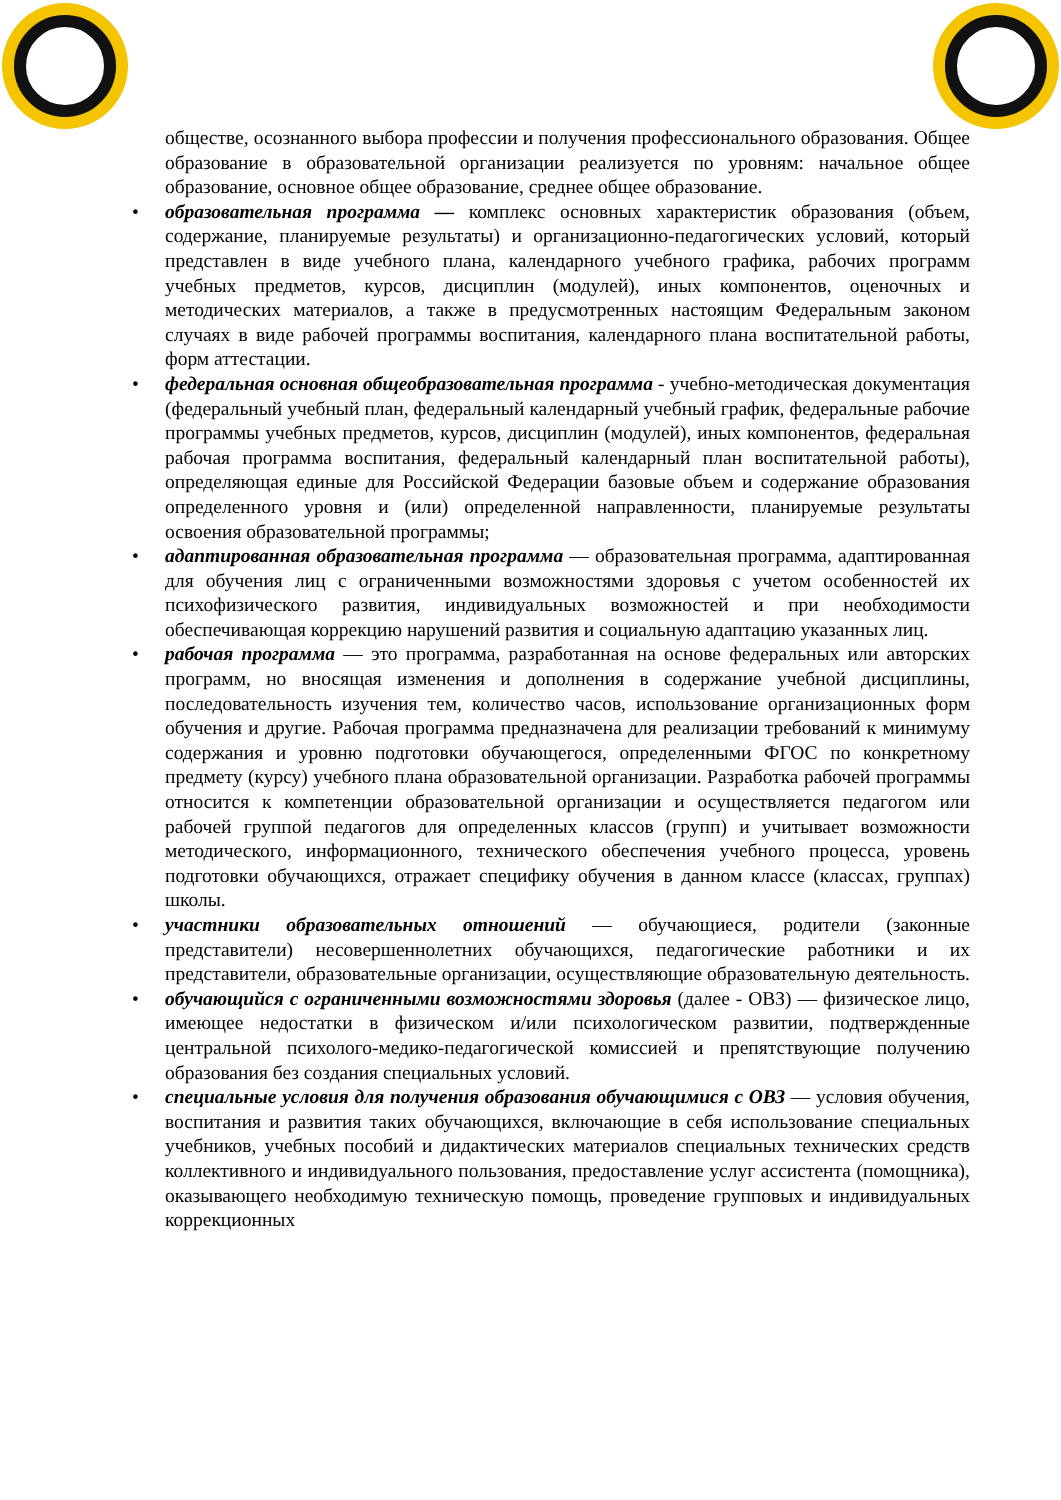обществе, осознанного выбора профессии и получения профессионального образования. Общее образование в образовательной организации реализуется по уровням: начальное общее образование, основное общее образование, среднее общее образование.
• образовательная программа — комплекс основных характеристик образования (объем, содержание, планируемые результаты) и организационно-педагогических условий, который представлен в виде учебного плана, календарного учебного графика, рабочих программ учебных предметов, курсов, дисциплин (модулей), иных компонентов, оценочных и методических материалов, а также в предусмотренных настоящим Федеральным законом случаях в виде рабочей программы воспитания, календарного плана воспитательной работы, форм аттестации.
• федеральная основная общеобразовательная программа - учебно-методическая документация (федеральный учебный план, федеральный календарный учебный график, федеральные рабочие программы учебных предметов, курсов, дисциплин (модулей), иных компонентов, федеральная рабочая программа воспитания, федеральный календарный план воспитательной работы), определяющая единые для Российской Федерации базовые объем и содержание образования определенного уровня и (или) определенной направленности, планируемые результаты освоения образовательной программы;
• адаптированная образовательная программа — образовательная программа, адаптированная для обучения лиц с ограниченными возможностями здоровья с учетом особенностей их психофизического развития, индивидуальных возможностей и при необходимости обеспечивающая коррекцию нарушений развития и социальную адаптацию указанных лиц.
• рабочая программа — это программа, разработанная на основе федеральных или авторских программ, но вносящая изменения и дополнения в содержание учебной дисциплины, последовательность изучения тем, количество часов, использование организационных форм обучения и другие. Рабочая программа предназначена для реализации требований к минимуму содержания и уровню подготовки обучающегося, определенными ФГОС по конкретному предмету (курсу) учебного плана образовательной организации. Разработка рабочей программы относится к компетенции образовательной организации и осуществляется педагогом или рабочей группой педагогов для определенных классов (групп) и учитывает возможности методического, информационного, технического обеспечения учебного процесса, уровень подготовки обучающихся, отражает специфику обучения в данном классе (классах, группах) школы.
• участники образовательных отношений — обучающиеся, родители (законные представители) несовершеннолетних обучающихся, педагогические работники и их представители, образовательные организации, осуществляющие образовательную деятельность.
• обучающийся с ограниченными возможностями здоровья (далее - ОВЗ) — физическое лицо, имеющее недостатки в физическом и/или психологическом развитии, подтвержденные центральной психолого-медико-педагогической комиссией и препятствующие получению образования без создания специальных условий.
• специальные условия для получения образования обучающимися с ОВЗ — условия обучения, воспитания и развития таких обучающихся, включающие в себя использование специальных учебников, учебных пособий и дидактических материалов специальных технических средств коллективного и индивидуального пользования, предоставление услуг ассистента (помощника), оказывающего необходимую техническую помощь, проведение групповых и индивидуальных коррекционных